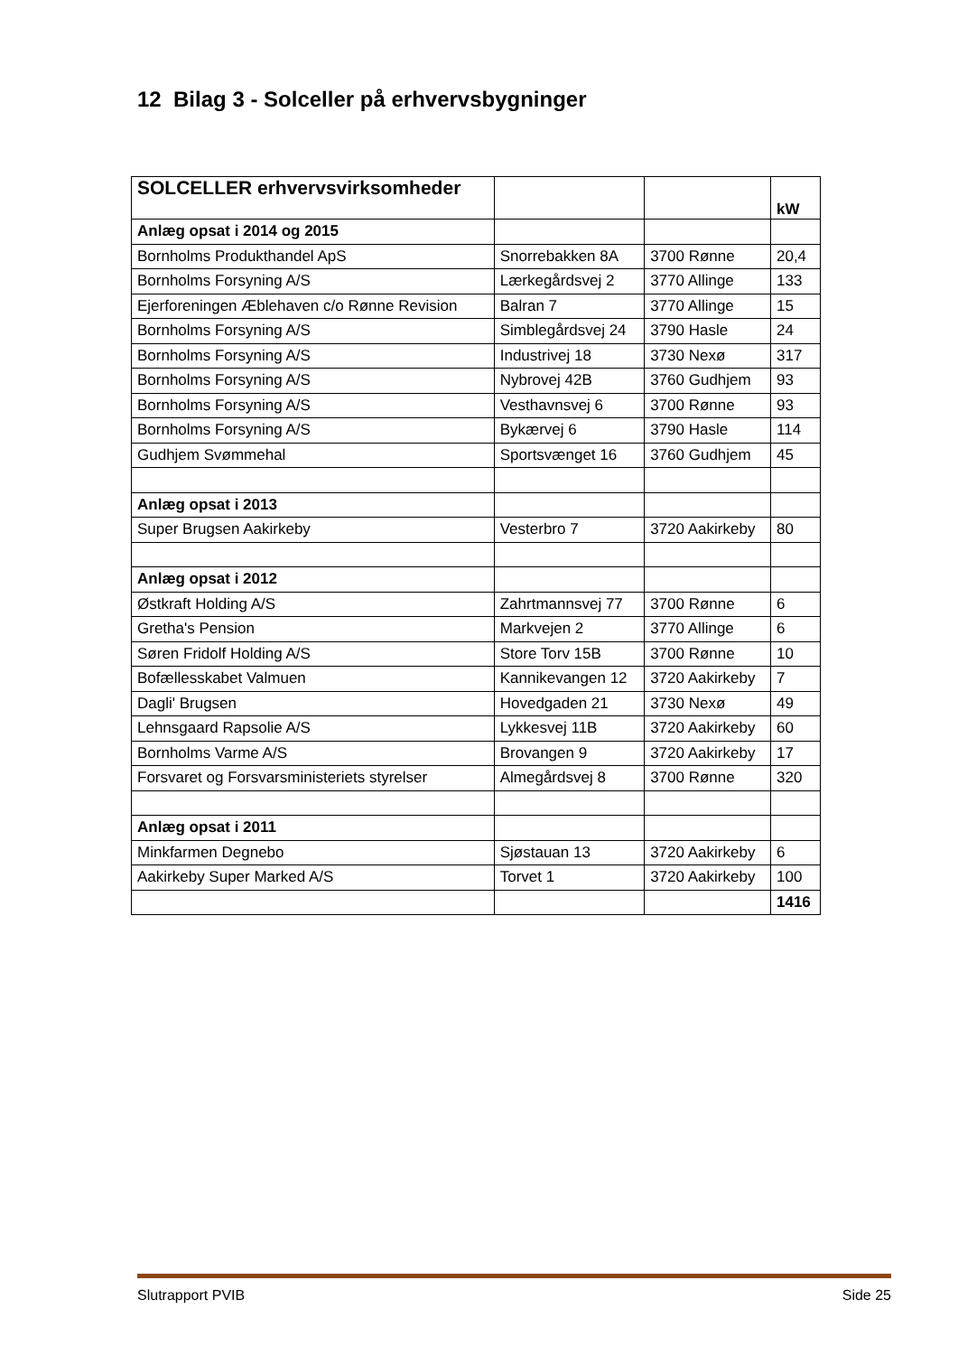12 Bilag 3 - Solceller på erhvervsbygninger
| SOLCELLER erhvervsvirksomheder | | | kW |
| --- | --- | --- | --- |
| Anlæg opsat i 2014 og 2015 | | | |
| Bornholms Produkthandel ApS | Snorrebakken 8A | 3700 Rønne | 20,4 |
| Bornholms Forsyning A/S | Lærkegårdsvej 2 | 3770 Allinge | 133 |
| Ejerforeningen Æblehaven c/o Rønne Revision | Balran 7 | 3770 Allinge | 15 |
| Bornholms Forsyning A/S | Simblegårdsvej 24 | 3790 Hasle | 24 |
| Bornholms Forsyning A/S | Industrivej 18 | 3730 Nexø | 317 |
| Bornholms Forsyning A/S | Nybrovej 42B | 3760 Gudhjem | 93 |
| Bornholms Forsyning A/S | Vesthavnsvej 6 | 3700 Rønne | 93 |
| Bornholms Forsyning A/S | Bykærvej 6 | 3790 Hasle | 114 |
| Gudhjem Svømmehal | Sportsvænget 16 | 3760 Gudhjem | 45 |
| Anlæg opsat i 2013 | | | |
| Super Brugsen Aakirkeby | Vesterbro 7 | 3720 Aakirkeby | 80 |
| Anlæg opsat i 2012 | | | |
| Østkraft Holding A/S | Zahrtmannsvej 77 | 3700 Rønne | 6 |
| Gretha's Pension | Markvejen 2 | 3770 Allinge | 6 |
| Søren Fridolf Holding A/S | Store Torv 15B | 3700 Rønne | 10 |
| Bofællesskabet Valmuen | Kannikevangen 12 | 3720 Aakirkeby | 7 |
| Dagli' Brugsen | Hovedgaden 21 | 3730 Nexø | 49 |
| Lehnsgaard Rapsolie A/S | Lykkesvej 11B | 3720 Aakirkeby | 60 |
| Bornholms Varme A/S | Brovangen 9 | 3720 Aakirkeby | 17 |
| Forsvaret og Forsvarsministeriets styrelser | Almegårdsvej 8 | 3700 Rønne | 320 |
| Anlæg opsat i 2011 | | | |
| Minkfarmen Degnebo | Sjøstauan 13 | 3720 Aakirkeby | 6 |
| Aakirkeby Super Marked A/S | Torvet 1 | 3720 Aakirkeby | 100 |
| | | | 1416 |
Slutrapport PVIB Side 25